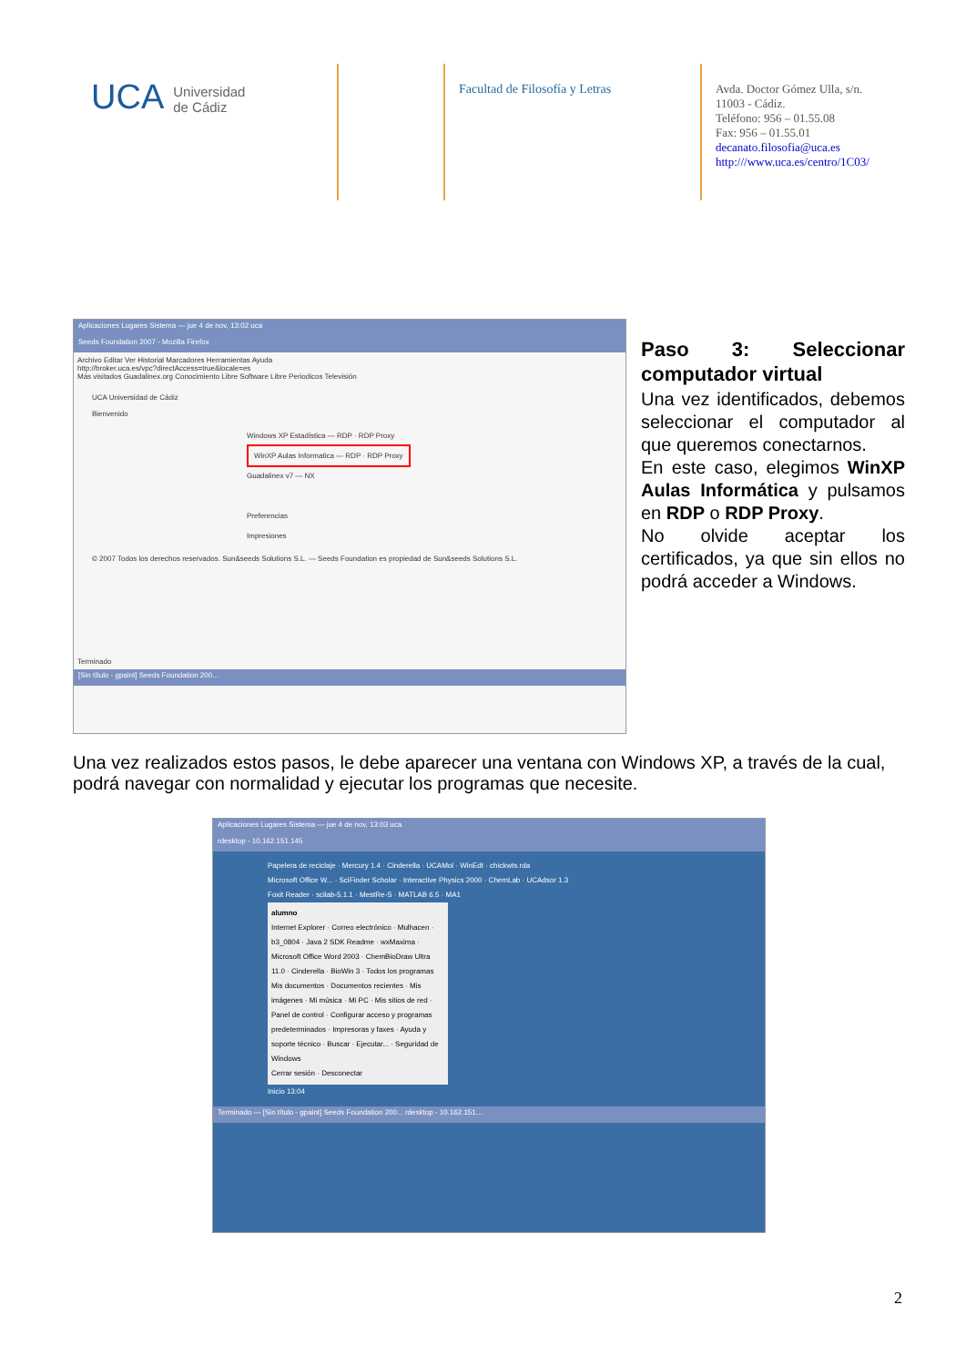UCA Universidad
de Cádiz
Facultad de Filosofía y Letras
Avda. Doctor Gómez Ulla, s/n.
11003 - Cádiz.
Teléfono: 956 – 01.55.08
Fax: 956 – 01.55.01
decanato.filosofia@uca.es
http:///www.uca.es/centro/1C03/
Aplicaciones Lugares Sistema — jue 4 de nov, 13:02 uca
Seeds Foundation 2007 - Mozilla Firefox
Archivo Editar Ver Historial Marcadores Herramientas Ayuda
http://broker.uca.es/vpc?directAccess=true&locale=es
Más visitados Guadalinex.org Conocimiento Libre Software Libre Periodicos Televisión
UCA Universidad de Cádiz
Bienvenido
Windows XP Estadística — RDP · RDP Proxy
WinXP Aulas Informatica — RDP · RDP Proxy
Guadalinex v7 — NX
Preferencias
Impresiones
© 2007 Todos los derechos reservados. Sun&seeds Solutions S.L. — Seeds Foundation es propiedad de Sun&seeds Solutions S.L.
Terminado
[Sin título - gpaint] Seeds Foundation 200...
Paso 3: Seleccionar computador virtual
Una vez identificados, debemos seleccionar el computador al que queremos conectarnos.
En este caso, elegimos WinXP Aulas Informática y pulsamos en RDP o RDP Proxy.
No olvide aceptar los certificados, ya que sin ellos no podrá acceder a Windows.
Una vez realizados estos pasos, le debe aparecer una ventana con Windows XP, a través de la cual, podrá navegar con normalidad y ejecutar los programas que necesite.
Aplicaciones Lugares Sistema — jue 4 de nov, 13:03 uca
rdesktop - 10.162.151.145
Papelera de reciclaje · Mercury 1.4 · Cinderella · UCAMol · WinEdt · chickwts.rda
Microsoft Office W... · SciFinder Scholar · Interactive Physics 2000 · ChemLab · UCAdsor 1.3
Foxit Reader · scilab-5.1.1 · MestRe-S · MATLAB 6.5 · MA1
alumno
Internet Explorer · Correo electrónico · Mulhacen · b3_0804 · Java 2 SDK Readme · wxMaxima · Microsoft Office Word 2003 · ChemBioDraw Ultra 11.0 · Cinderella · BioWin 3 · Todos los programas
Mis documentos · Documentos recientes · Mis imágenes · Mi música · Mi PC · Mis sitios de red · Panel de control · Configurar acceso y programas predeterminados · Impresoras y faxes · Ayuda y soporte técnico · Buscar · Ejecutar... · Seguridad de Windows
Cerrar sesión · Desconectar
Inicio 13:04
Terminado — [Sin título - gpaint] Seeds Foundation 200... rdesktop - 10.162.151....
2